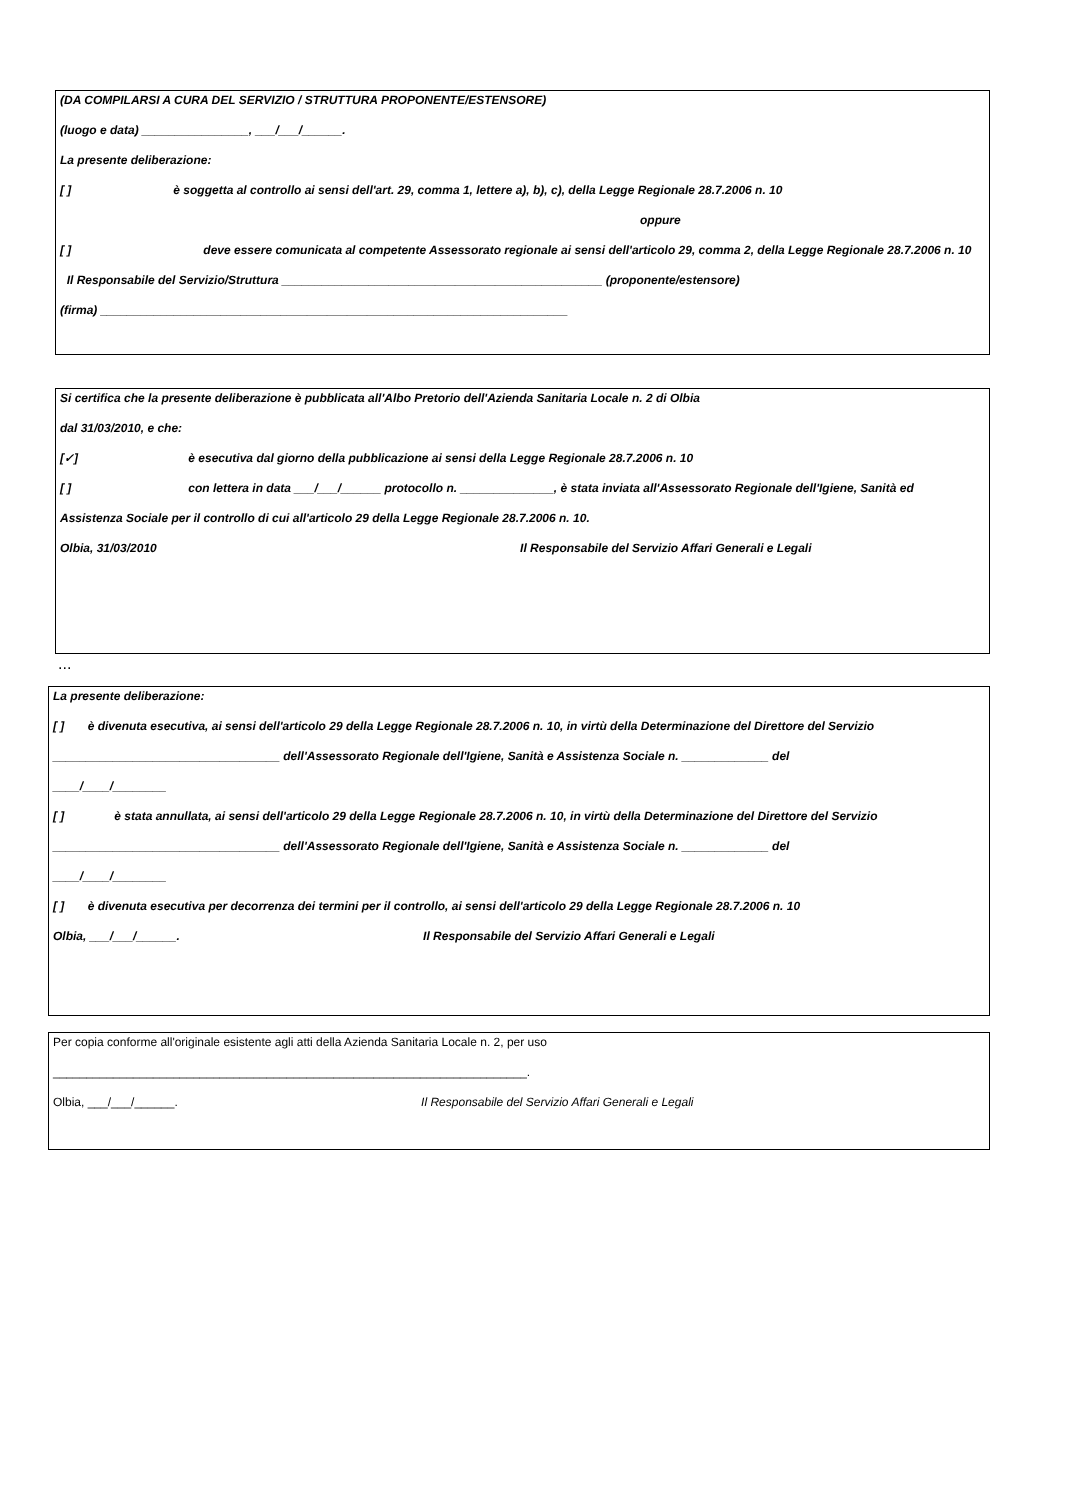(DA COMPILARSI A CURA DEL SERVIZIO / STRUTTURA PROPONENTE/ESTENSORE)
(luogo e data) ________________, ___/___/______.
La presente deliberazione:
[ ] è soggetta al controllo ai sensi dell'art. 29, comma 1, lettere a), b), c), della Legge Regionale 28.7.2006 n. 10
oppure
[ ] deve essere comunicata al competente Assessorato regionale ai sensi dell'articolo 29, comma 2, della Legge Regionale 28.7.2006 n. 10
Il Responsabile del Servizio/Struttura ________________________________________________ (proponente/estensore)
(firma) ______________________________________________________________________
Si certifica che la presente deliberazione è pubblicata all'Albo Pretorio dell'Azienda Sanitaria Locale n. 2 di Olbia
dal 31/03/2010, e che:
[✓] è esecutiva dal giorno della pubblicazione ai sensi della Legge Regionale 28.7.2006 n. 10
[ ] con lettera in data ___/___/______ protocollo n. ______________, è stata inviata all'Assessorato Regionale dell'Igiene, Sanità ed
Assistenza Sociale per il controllo di cui all'articolo 29 della Legge Regionale 28.7.2006 n. 10.
Olbia, 31/03/2010 Il Responsabile del Servizio Affari Generali e Legali
...
La presente deliberazione:
[ ] è divenuta esecutiva, ai sensi dell'articolo 29 della Legge Regionale 28.7.2006 n. 10, in virtù della Determinazione del Direttore del Servizio
__________________________________ dell'Assessorato Regionale dell'Igiene, Sanità e Assistenza Sociale n. _____________ del
____/____/________
[ ] è stata annullata, ai sensi dell'articolo 29 della Legge Regionale 28.7.2006 n. 10, in virtù della Determinazione del Direttore del Servizio
__________________________________ dell'Assessorato Regionale dell'Igiene, Sanità e Assistenza Sociale n. _____________ del
____/____/________
[ ] è divenuta esecutiva per decorrenza dei termini per il controllo, ai sensi dell'articolo 29 della Legge Regionale 28.7.2006 n. 10
Olbia, ___/___/______. Il Responsabile del Servizio Affari Generali e Legali
Per copia conforme all'originale esistente agli atti della Azienda Sanitaria Locale n. 2, per uso
_______________________________________________________________________.
Olbia, ___/___/______. Il Responsabile del Servizio Affari Generali e Legali